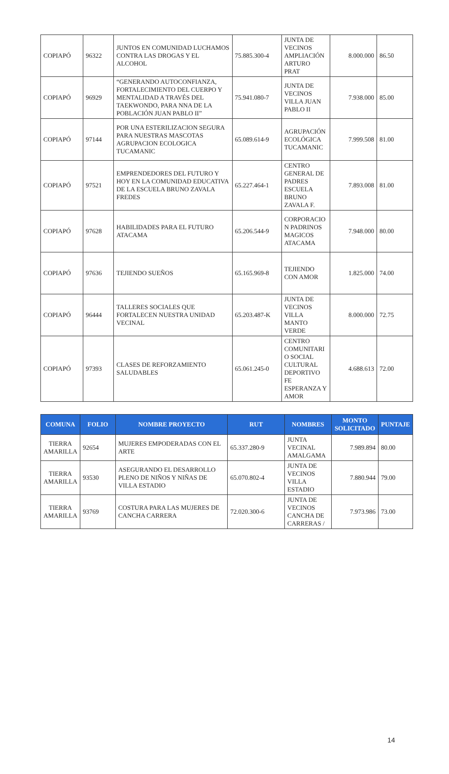| COPIAPÓ | 96322 | JUNTOS EN COMUNIDAD LUCHAMOS CONTRA LAS DROGAS Y EL ALCOHOL | 75.885.300-4 | JUNTA DE VECINOS AMPLIACIÓN ARTURO PRAT | 8.000.000 | 86.50 |
| COPIAPÓ | 96929 | “GENERANDO AUTOCONFIANZA, FORTALECIMIENTO DEL CUERPO Y MENTALIDAD A TRAVÉS DEL TAEKWONDO, PARA NNA DE LA POBLACIÓN JUAN PABLO II” | 75.941.080-7 | JUNTA DE VECINOS VILLA JUAN PABLO II | 7.938.000 | 85.00 |
| COPIAPÓ | 97144 | POR UNA ESTERILIZACION SEGURA PARA NUESTRAS MASCOTAS AGRUPACION ECOLOGICA TUCAMANIC | 65.089.614-9 | AGRUPACIÓN ECOLÓGICA TUCAMANIC | 7.999.508 | 81.00 |
| COPIAPÓ | 97521 | EMPRENDEDORES DEL FUTURO Y HOY EN LA COMUNIDAD EDUCATIVA DE LA ESCUELA BRUNO ZAVALA FREDES | 65.227.464-1 | CENTRO GENERAL DE PADRES ESCUELA BRUNO ZAVALA F. | 7.893.008 | 81.00 |
| COPIAPÓ | 97628 | HABILIDADES PARA EL FUTURO ATACAMA | 65.206.544-9 | CORPORACIO N PADRINOS MAGICOS ATACAMA | 7.948.000 | 80.00 |
| COPIAPÓ | 97636 | TEJIENDO SUEÑOS | 65.165.969-8 | TEJIENDO CON AMOR | 1.825.000 | 74.00 |
| COPIAPÓ | 96444 | TALLERES SOCIALES QUE FORTALECEN NUESTRA UNIDAD VECINAL | 65.203.487-K | JUNTA DE VECINOS VILLA MANTO VERDE | 8.000.000 | 72.75 |
| COPIAPÓ | 97393 | CLASES DE REFORZAMIENTO SALUDABLES | 65.061.245-0 | CENTRO COMUNITARI O SOCIAL CULTURAL DEPORTIVO FE ESPERANZA Y AMOR | 4.688.613 | 72.00 |
| COMUNA | FOLIO | NOMBRE PROYECTO | RUT | NOMBRES | MONTO SOLICITADO | PUNTAJE |
| --- | --- | --- | --- | --- | --- | --- |
| TIERRA AMARILLA | 92654 | MUJERES EMPODERADAS CON EL ARTE | 65.337.280-9 | JUNTA VECINAL AMALGAMA | 7.989.894 | 80.00 |
| TIERRA AMARILLA | 93530 | ASEGURANDO EL DESARROLLO PLENO DE NIÑOS Y NIÑAS DE VILLA ESTADIO | 65.070.802-4 | JUNTA DE VECINOS VILLA ESTADIO | 7.880.944 | 79.00 |
| TIERRA AMARILLA | 93769 | COSTURA PARA LAS MUJERES DE CANCHA CARRERA | 72.020.300-6 | JUNTA DE VECINOS CANCHA DE CARRERAS / | 7.973.986 | 73.00 |
14